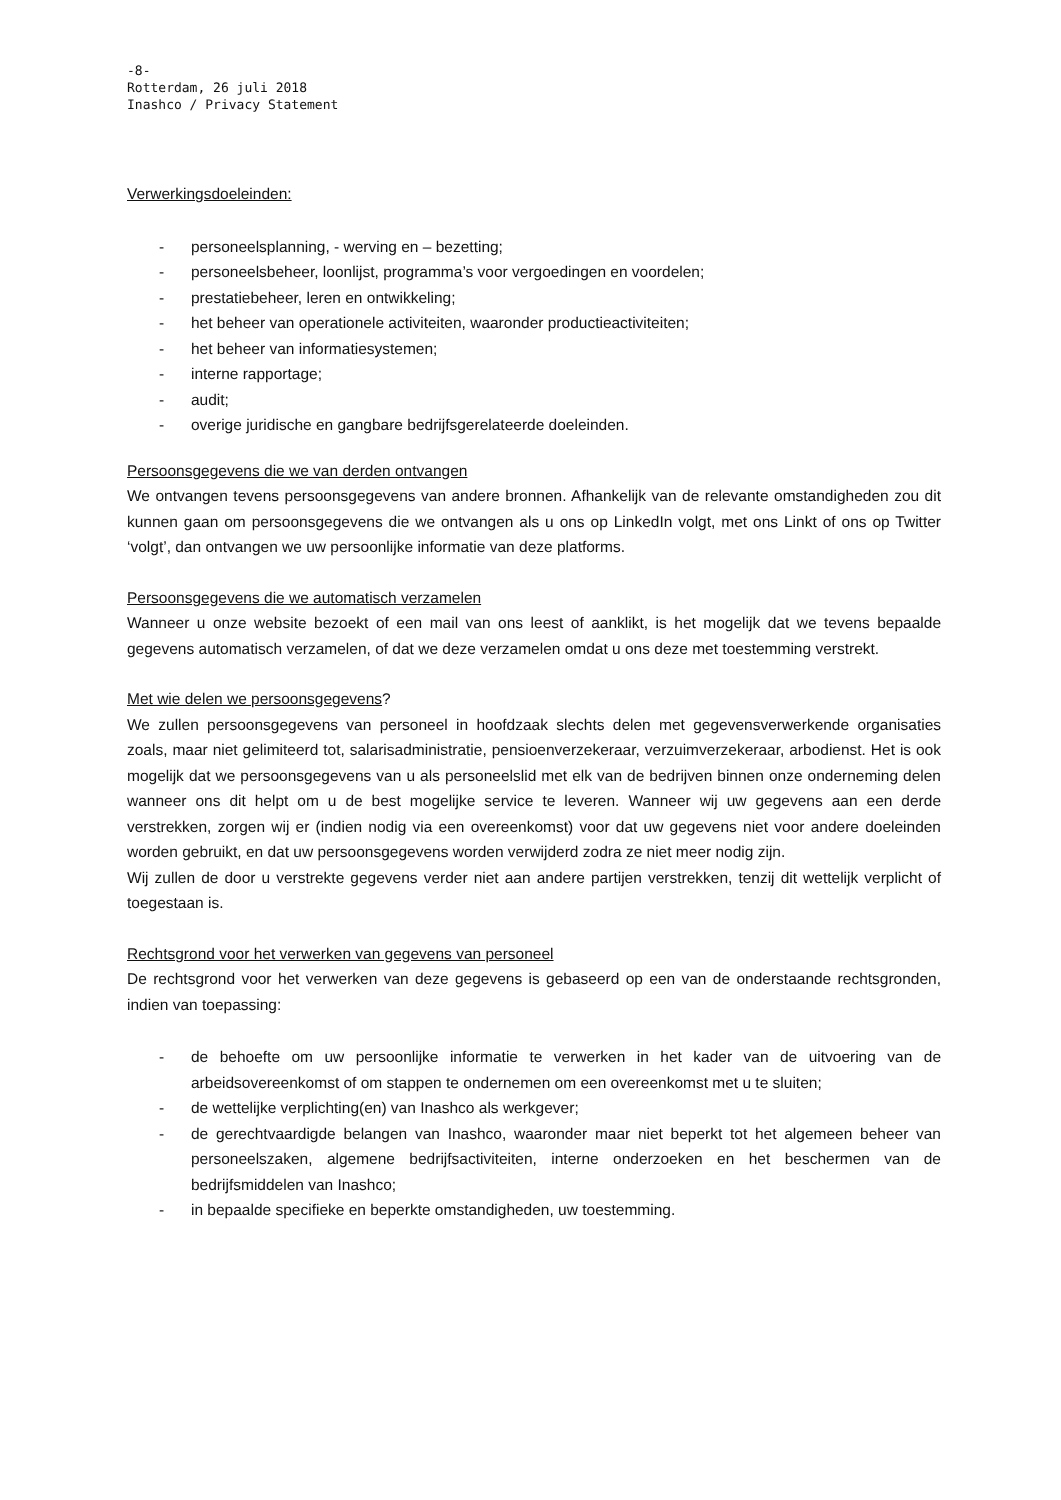-8-
Rotterdam, 26 juli 2018
Inashco / Privacy Statement
Verwerkingsdoeleinden:
- personeelsplanning, - werving en – bezetting;
- personeelsbeheer, loonlijst, programma’s voor vergoedingen en voordelen;
- prestatiebeheer, leren en ontwikkeling;
- het beheer van operationele activiteiten, waaronder productieactiviteiten;
- het beheer van informatiesystemen;
- interne rapportage;
- audit;
- overige juridische en gangbare bedrijfsgerelateerde doeleinden.
Persoonsgegevens die we van derden ontvangen
We ontvangen tevens persoonsgegevens van andere bronnen. Afhankelijk van de relevante omstandigheden zou dit kunnen gaan om persoonsgegevens die we ontvangen als u ons op LinkedIn volgt, met ons Linkt of ons op Twitter ‘volgt’, dan ontvangen we uw persoonlijke informatie van deze platforms.
Persoonsgegevens die we automatisch verzamelen
Wanneer u onze website bezoekt of een mail van ons leest of aanklikt, is het mogelijk dat we tevens bepaalde gegevens automatisch verzamelen, of dat we deze verzamelen omdat u ons deze met toestemming verstrekt.
Met wie delen we persoonsgegevens?
We zullen persoonsgegevens van personeel in hoofdzaak slechts delen met gegevensverwerkende organisaties zoals, maar niet gelimiteerd tot, salarisadministratie, pensioenverzekeraar, verzuimverzekeraar, arbodienst. Het is ook mogelijk dat we persoonsgegevens van u als personeelslid met elk van de bedrijven binnen onze onderneming delen wanneer ons dit helpt om u de best mogelijke service te leveren. Wanneer wij uw gegevens aan een derde verstrekken, zorgen wij er (indien nodig via een overeenkomst) voor dat uw gegevens niet voor andere doeleinden worden gebruikt, en dat uw persoonsgegevens worden verwijderd zodra ze niet meer nodig zijn.
Wij zullen de door u verstrekte gegevens verder niet aan andere partijen verstrekken, tenzij dit wettelijk verplicht of toegestaan is.
Rechtsgrond voor het verwerken van gegevens van personeel
De rechtsgrond voor het verwerken van deze gegevens is gebaseerd op een van de onderstaande rechtsgronden, indien van toepassing:
- de behoefte om uw persoonlijke informatie te verwerken in het kader van de uitvoering van de arbeidsovereenkomst of om stappen te ondernemen om een overeenkomst met u te sluiten;
- de wettelijke verplichting(en) van Inashco als werkgever;
- de gerechtvaardigde belangen van Inashco, waaronder maar niet beperkt tot het algemeen beheer van personeelszaken, algemene bedrijfsactiviteiten, interne onderzoeken en het beschermen van de bedrijfsmiddelen van Inashco;
- in bepaalde specifieke en beperkte omstandigheden, uw toestemming.